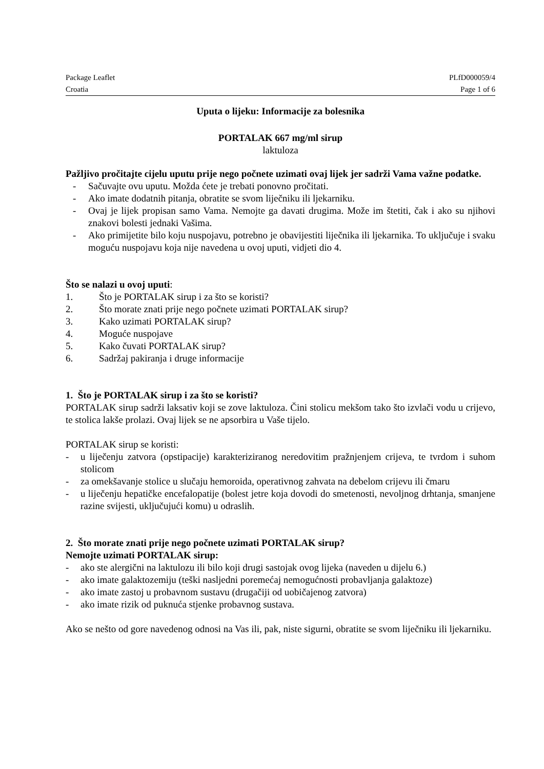Package Leaflet PLfD000059/4
Croatia Page 1 of 6
Uputa o lijeku: Informacije za bolesnika
PORTALAK 667 mg/ml sirup
laktuloza
Pažljivo pročitajte cijelu uputu prije nego počnete uzimati ovaj lijek jer sadrži Vama važne podatke.
- Sačuvajte ovu uputu. Možda ćete je trebati ponovno pročitati.
- Ako imate dodatnih pitanja, obratite se svom liječniku ili ljekarniku.
- Ovaj je lijek propisan samo Vama. Nemojte ga davati drugima. Može im štetiti, čak i ako su njihovi znakovi bolesti jednaki Vašima.
- Ako primijetite bilo koju nuspojavu, potrebno je obavijestiti liječnika ili ljekarnika. To uključuje i svaku moguću nuspojavu koja nije navedena u ovoj uputi, vidjeti dio 4.
Što se nalazi u ovoj uputi:
1. Što je PORTALAK sirup i za što se koristi?
2. Što morate znati prije nego počnete uzimati PORTALAK sirup?
3. Kako uzimati PORTALAK sirup?
4. Moguće nuspojave
5. Kako čuvati PORTALAK sirup?
6. Sadržaj pakiranja i druge informacije
1. Što je PORTALAK sirup i za što se koristi?
PORTALAK sirup sadrži laksativ koji se zove laktuloza. Čini stolicu mekšom tako što izvlači vodu u crijevo, te stolica lakše prolazi. Ovaj lijek se ne apsorbira u Vaše tijelo.
PORTALAK sirup se koristi:
- u liječenju zatvora (opstipacije) karakteriziranog neredovitim pražnjenjem crijeva, te tvrdom i suhom stolicom
- za omekšavanje stolice u slučaju hemoroida, operativnog zahvata na debelom crijevu ili čmaru
- u liječenju hepatičke encefalopatije (bolest jetre koja dovodi do smetenosti, nevoljnog drhtanja, smanjene razine svijesti, uključujući komu) u odraslih.
2. Što morate znati prije nego počnete uzimati PORTALAK sirup?
Nemojte uzimati PORTALAK sirup:
- ako ste alergični na laktulozu ili bilo koji drugi sastojak ovog lijeka (naveden u dijelu 6.)
- ako imate galaktozemiju (teški nasljedni poremećaj nemogućnosti probavljanja galaktoze)
- ako imate zastoj u probavnom sustavu (drugačiji od uobičajenog zatvora)
- ako imate rizik od puknuća stjenke probavnog sustava.
Ako se nešto od gore navedenog odnosi na Vas ili, pak, niste sigurni, obratite se svom liječniku ili ljekarniku.